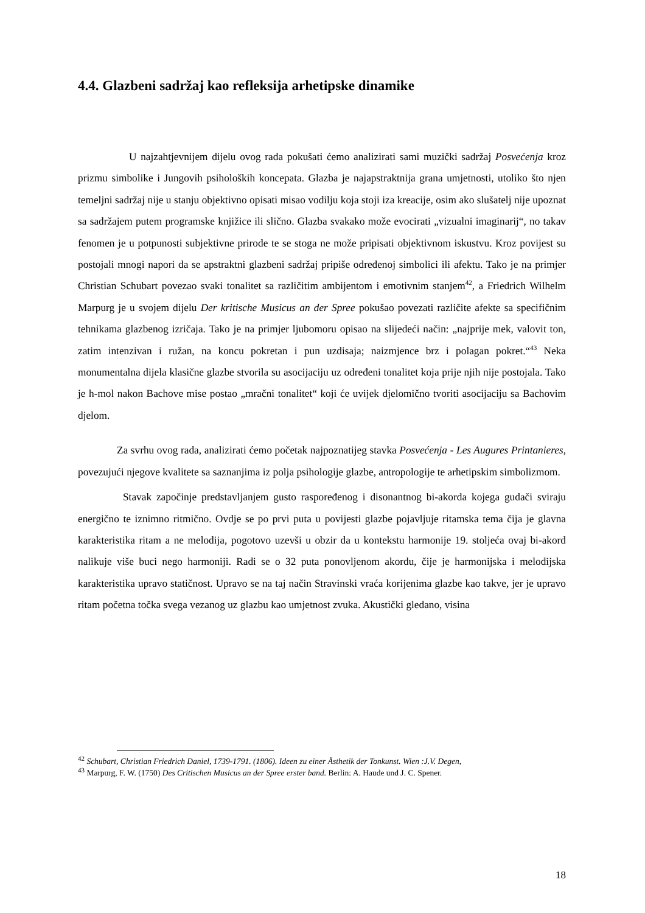4.4. Glazbeni sadržaj kao refleksija arhetipske dinamike
U najzahtjevnijem dijelu ovog rada pokušati ćemo analizirati sami muzički sadržaj Posvećenja kroz prizmu simbolike i Jungovih psiholoških koncepata. Glazba je najapstraktnija grana umjetnosti, utoliko što njen temeljni sadržaj nije u stanju objektivno opisati misao vodilju koja stoji iza kreacije, osim ako slušatelj nije upoznat sa sadržajem putem programske knjižice ili slično. Glazba svakako može evocirati „vizualni imaginarij“, no takav fenomen je u potpunosti subjektivne prirode te se stoga ne može pripisati objektivnom iskustvu. Kroz povijest su postojali mnogi napori da se apstraktni glazbeni sadržaj pripiše određenoj simbolici ili afektu. Tako je na primjer Christian Schubart povezao svaki tonalitet sa različitim ambijentom i emotivnim stanjem<sup>42</sup>, a Friedrich Wilhelm Marpurg je u svojem dijelu Der kritische Musicus an der Spree pokušao povezati različite afekte sa specifičnim tehnikama glazbenog izričaja. Tako je na primjer ljubomoru opisao na slijedeći način: „najprije mek, valovit ton, zatim intenzivan i ružan, na koncu pokretan i pun uzdisaja; naizmjence brz i polagan pokret.“<sup>43</sup> Neka monumentalna dijela klasične glazbe stvorila su asocijaciju uz određeni tonalitet koja prije njih nije postojala. Tako je h-mol nakon Bachove mise postao „mračni tonalitet“ koji će uvijek djelomično tvoriti asocijaciju sa Bachovim djelom.
Za svrhu ovog rada, analizirati ćemo početak najpoznatijeg stavka Posvećenja - Les Augures Printanieres, povezujući njegove kvalitete sa saznanjima iz polja psihologije glazbe, antropologije te arhetipskim simbolizmom.
Stavak započinje predstavljanjem gusto raspoređenog i disonantnog bi-akorda kojega gudači sviraju energično te iznimno ritmično. Ovdje se po prvi puta u povijesti glazbe pojavljuje ritamska tema čija je glavna karakteristika ritam a ne melodija, pogotovo uzevši u obzir da u kontekstu harmonije 19. stoljeća ovaj bi-akord nalikuje više buci nego harmoniji. Radi se o 32 puta ponovljenom akordu, čije je harmonijska i melodijska karakteristika upravo statičnost. Upravo se na taj način Stravinski vraća korijenima glazbe kao takve, jer je upravo ritam početna točka svega vezanog uz glazbu kao umjetnost zvuka. Akustički gledano, visina
<sup>42</sup> Schubart, Christian Friedrich Daniel, 1739-1791. (1806). Ideen zu einer Ästhetik der Tonkunst. Wien :J.V. Degen,
<sup>43</sup> Marpurg, F. W. (1750) Des Critischen Musicus an der Spree erster band. Berlin: A. Haude und J. C. Spener.
18